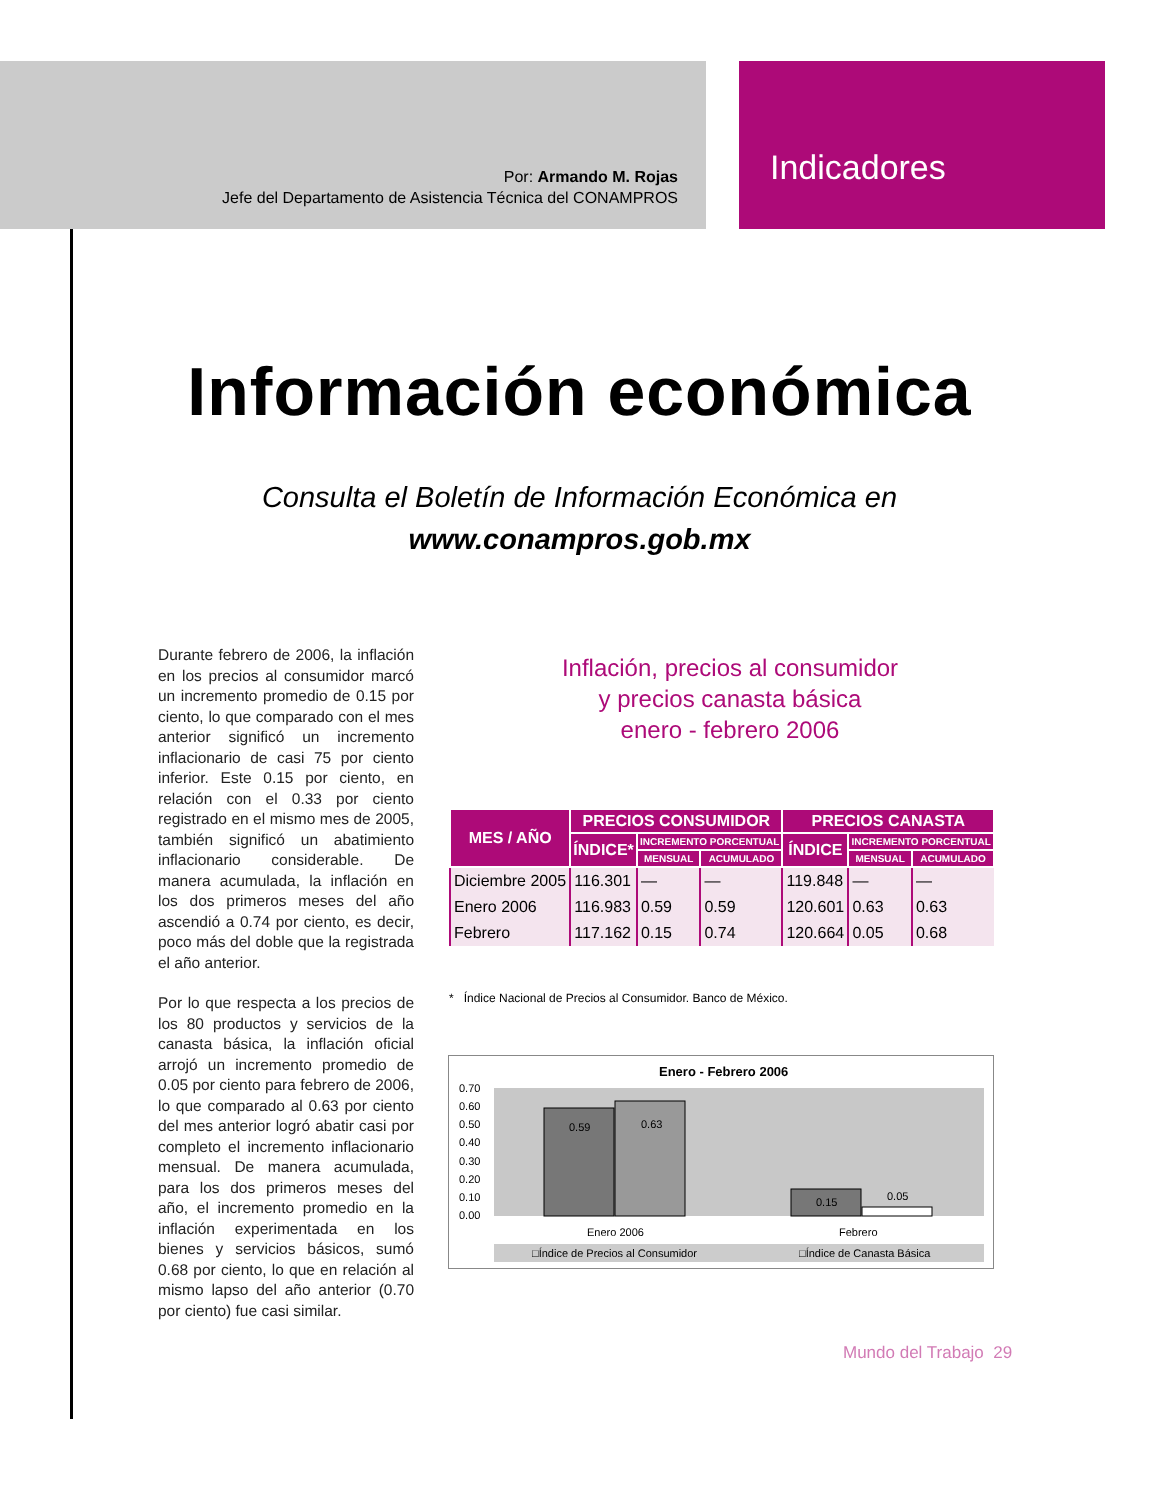Por: Armando M. Rojas
Jefe del Departamento de Asistencia Técnica del CONAMPROS
Indicadores
Información económica
Consulta el Boletín de Información Económica en
www.conampros.gob.mx
Durante febrero de 2006, la inflación en los precios al consumidor marcó un incremento promedio de 0.15 por ciento, lo que comparado con el mes anterior significó un incremento inflacionario de casi 75 por ciento inferior. Este 0.15 por ciento, en relación con el 0.33 por ciento registrado en el mismo mes de 2005, también significó un abatimiento inflacionario considerable. De manera acumulada, la inflación en los dos primeros meses del año ascendió a 0.74 por ciento, es decir, poco más del doble que la registrada el año anterior.
Por lo que respecta a los precios de los 80 productos y servicios de la canasta básica, la inflación oficial arrojó un incremento promedio de 0.05 por ciento para febrero de 2006, lo que comparado al 0.63 por ciento del mes anterior logró abatir casi por completo el incremento inflacionario mensual. De manera acumulada, para los dos primeros meses del año, el incremento promedio en la inflación experimentada en los bienes y servicios básicos, sumó 0.68 por ciento, lo que en relación al mismo lapso del año anterior (0.70 por ciento) fue casi similar.
Inflación, precios al consumidor
y precios canasta básica
enero - febrero 2006
| MES / AÑO | PRECIOS CONSUMIDOR | | | PRECIOS CANASTA | | |
| --- | --- | --- | --- | --- | --- | --- |
| | ÍNDICE* | INCREMENTO PORCENTUAL | | ÍNDICE | INCREMENTO PORCENTUAL | |
| | | MENSUAL | ACUMULADO | | MENSUAL | ACUMULADO |
| Diciembre 2005 | 116.301 | — | — | 119.848 | — | — |
| Enero 2006 | 116.983 | 0.59 | 0.59 | 120.601 | 0.63 | 0.63 |
| Febrero | 117.162 | 0.15 | 0.74 | 120.664 | 0.05 | 0.68 |
* Índice Nacional de Precios al Consumidor. Banco de México.
Enero - Febrero 2006
0.70
0.60
0.50
0.40
0.30
0.20
0.10
0.00
0.59
0.63
0.15
0.05
Enero 2006
Febrero
□Índice de Precios al Consumidor
□Índice de Canasta Básica
Mundo del Trabajo 29